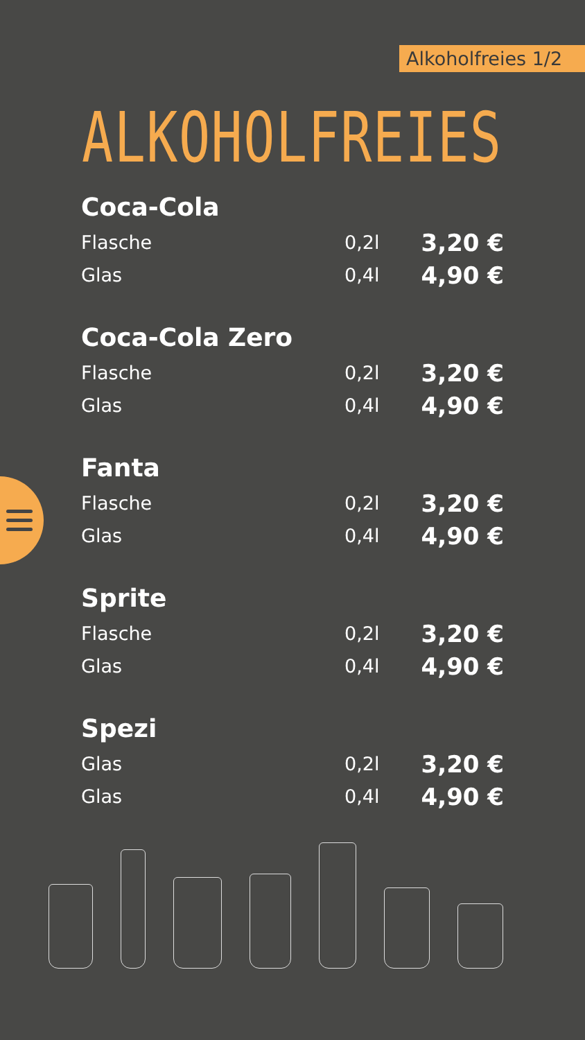Alkoholfreies 1/2
ALKOHOLFREIES
Coca-Cola
| Flasche | 0,2l | 3,20 € |
| Glas | 0,4l | 4,90 € |
Coca-Cola Zero
| Flasche | 0,2l | 3,20 € |
| Glas | 0,4l | 4,90 € |
Fanta
| Flasche | 0,2l | 3,20 € |
| Glas | 0,4l | 4,90 € |
Sprite
| Flasche | 0,2l | 3,20 € |
| Glas | 0,4l | 4,90 € |
Spezi
| Glas | 0,2l | 3,20 € |
| Glas | 0,4l | 4,90 € |